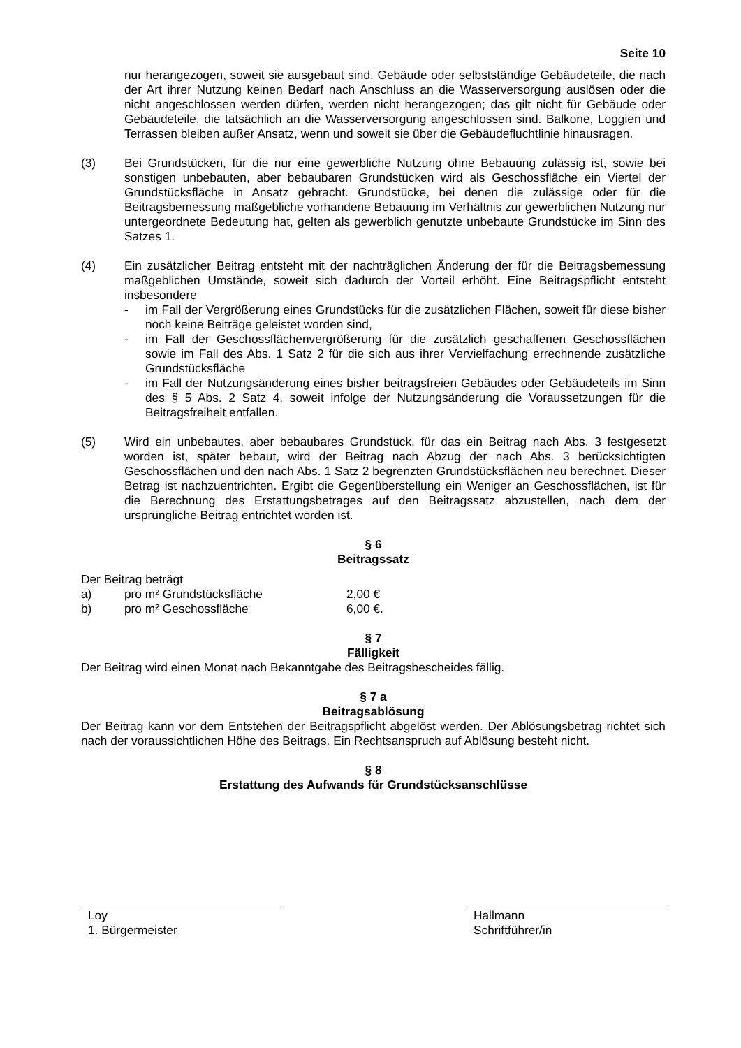Seite 10
nur herangezogen, soweit sie ausgebaut sind. Gebäude oder selbstständige Gebäudeteile, die nach der Art ihrer Nutzung keinen Bedarf nach Anschluss an die Wasserversorgung auslösen oder die nicht angeschlossen werden dürfen, werden nicht herangezogen; das gilt nicht für Gebäude oder Gebäudeteile, die tatsächlich an die Wasserversorgung angeschlossen sind. Balkone, Loggien und Terrassen bleiben außer Ansatz, wenn und soweit sie über die Gebäudefluchtlinie hinausragen.
(3) Bei Grundstücken, für die nur eine gewerbliche Nutzung ohne Bebauung zulässig ist, sowie bei sonstigen unbebauten, aber bebaubaren Grundstücken wird als Geschossfläche ein Viertel der Grundstücksfläche in Ansatz gebracht. Grundstücke, bei denen die zulässige oder für die Beitragsbemessung maßgebliche vorhandene Bebauung im Verhältnis zur gewerblichen Nutzung nur untergeordnete Bedeutung hat, gelten als gewerblich genutzte unbebaute Grundstücke im Sinn des Satzes 1.
(4) Ein zusätzlicher Beitrag entsteht mit der nachträglichen Änderung der für die Beitragsbemessung maßgeblichen Umstände, soweit sich dadurch der Vorteil erhöht. Eine Beitragspflicht entsteht insbesondere
- im Fall der Vergrößerung eines Grundstücks für die zusätzlichen Flächen, soweit für diese bisher noch keine Beiträge geleistet worden sind,
- im Fall der Geschossflächenvergrößerung für die zusätzlich geschaffenen Geschossflächen sowie im Fall des Abs. 1 Satz 2 für die sich aus ihrer Vervielfachung errechnende zusätzliche Grundstücksfläche
- im Fall der Nutzungsänderung eines bisher beitragsfreien Gebäudes oder Gebäudeteils im Sinn des § 5 Abs. 2 Satz 4, soweit infolge der Nutzungsänderung die Voraussetzungen für die Beitragsfreiheit entfallen.
(5) Wird ein unbebautes, aber bebaubares Grundstück, für das ein Beitrag nach Abs. 3 festgesetzt worden ist, später bebaut, wird der Beitrag nach Abzug der nach Abs. 3 berücksichtigten Geschossflächen und den nach Abs. 1 Satz 2 begrenzten Grundstücksflächen neu berechnet. Dieser Betrag ist nachzuentrichten. Ergibt die Gegenüberstellung ein Weniger an Geschossflächen, ist für die Berechnung des Erstattungsbetrages auf den Beitragssatz abzustellen, nach dem der ursprüngliche Beitrag entrichtet worden ist.
§ 6
Beitragssatz
Der Beitrag beträgt
a) pro m² Grundstücksfläche 2,00 €
b) pro m² Geschossfläche 6,00 €.
§ 7
Fälligkeit
Der Beitrag wird einen Monat nach Bekanntgabe des Beitragsbescheides fällig.
§ 7 a
Beitragsablösung
Der Beitrag kann vor dem Entstehen der Beitragspflicht abgelöst werden. Der Ablösungsbetrag richtet sich nach der voraussichtlichen Höhe des Beitrags. Ein Rechtsanspruch auf Ablösung besteht nicht.
§ 8
Erstattung des Aufwands für Grundstücksanschlüsse
Loy
1. Bürgermeister
Hallmann
Schriftführer/in